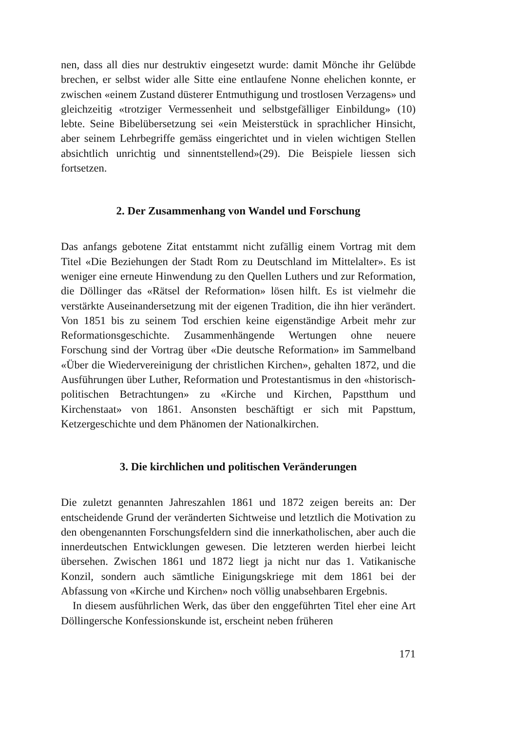nen, dass all dies nur destruktiv eingesetzt wurde: damit Mönche ihr Gelübde brechen, er selbst wider alle Sitte eine entlaufene Nonne ehelichen konnte, er zwischen «einem Zustand düsterer Entmuthigung und trostlosen Verzagens» und gleichzeitig «trotziger Vermessenheit und selbstgefälliger Einbildung» (10) lebte. Seine Bibelübersetzung sei «ein Meisterstück in sprachlicher Hinsicht, aber seinem Lehrbegriffe gemäss eingerichtet und in vielen wichtigen Stellen absichtlich unrichtig und sinnentstellend»(29). Die Beispiele liessen sich fortsetzen.
2. Der Zusammenhang von Wandel und Forschung
Das anfangs gebotene Zitat entstammt nicht zufällig einem Vortrag mit dem Titel «Die Beziehungen der Stadt Rom zu Deutschland im Mittelalter». Es ist weniger eine erneute Hinwendung zu den Quellen Luthers und zur Reformation, die Döllinger das «Rätsel der Reformation» lösen hilft. Es ist vielmehr die verstärkte Auseinandersetzung mit der eigenen Tradition, die ihn hier verändert. Von 1851 bis zu seinem Tod erschien keine eigenständige Arbeit mehr zur Reformationsgeschichte. Zusammenhängende Wertungen ohne neuere Forschung sind der Vortrag über «Die deutsche Reformation» im Sammelband «Über die Wiedervereinigung der christlichen Kirchen», gehalten 1872, und die Ausführungen über Luther, Reformation und Protestantismus in den «historisch-politischen Betrachtungen» zu «Kirche und Kirchen, Papstthum und Kirchenstaat» von 1861. Ansonsten beschäftigt er sich mit Papsttum, Ketzergeschichte und dem Phänomen der Nationalkirchen.
3. Die kirchlichen und politischen Veränderungen
Die zuletzt genannten Jahreszahlen 1861 und 1872 zeigen bereits an: Der entscheidende Grund der veränderten Sichtweise und letztlich die Motivation zu den obengenannten Forschungsfeldern sind die innerkatholischen, aber auch die innerdeutschen Entwicklungen gewesen. Die letzteren werden hierbei leicht übersehen. Zwischen 1861 und 1872 liegt ja nicht nur das 1. Vatikanische Konzil, sondern auch sämtliche Einigungskriege mit dem 1861 bei der Abfassung von «Kirche und Kirchen» noch völlig unabsehbaren Ergebnis.
In diesem ausführlichen Werk, das über den enggeführten Titel eher eine Art Döllingersche Konfessionskunde ist, erscheint neben früheren
171